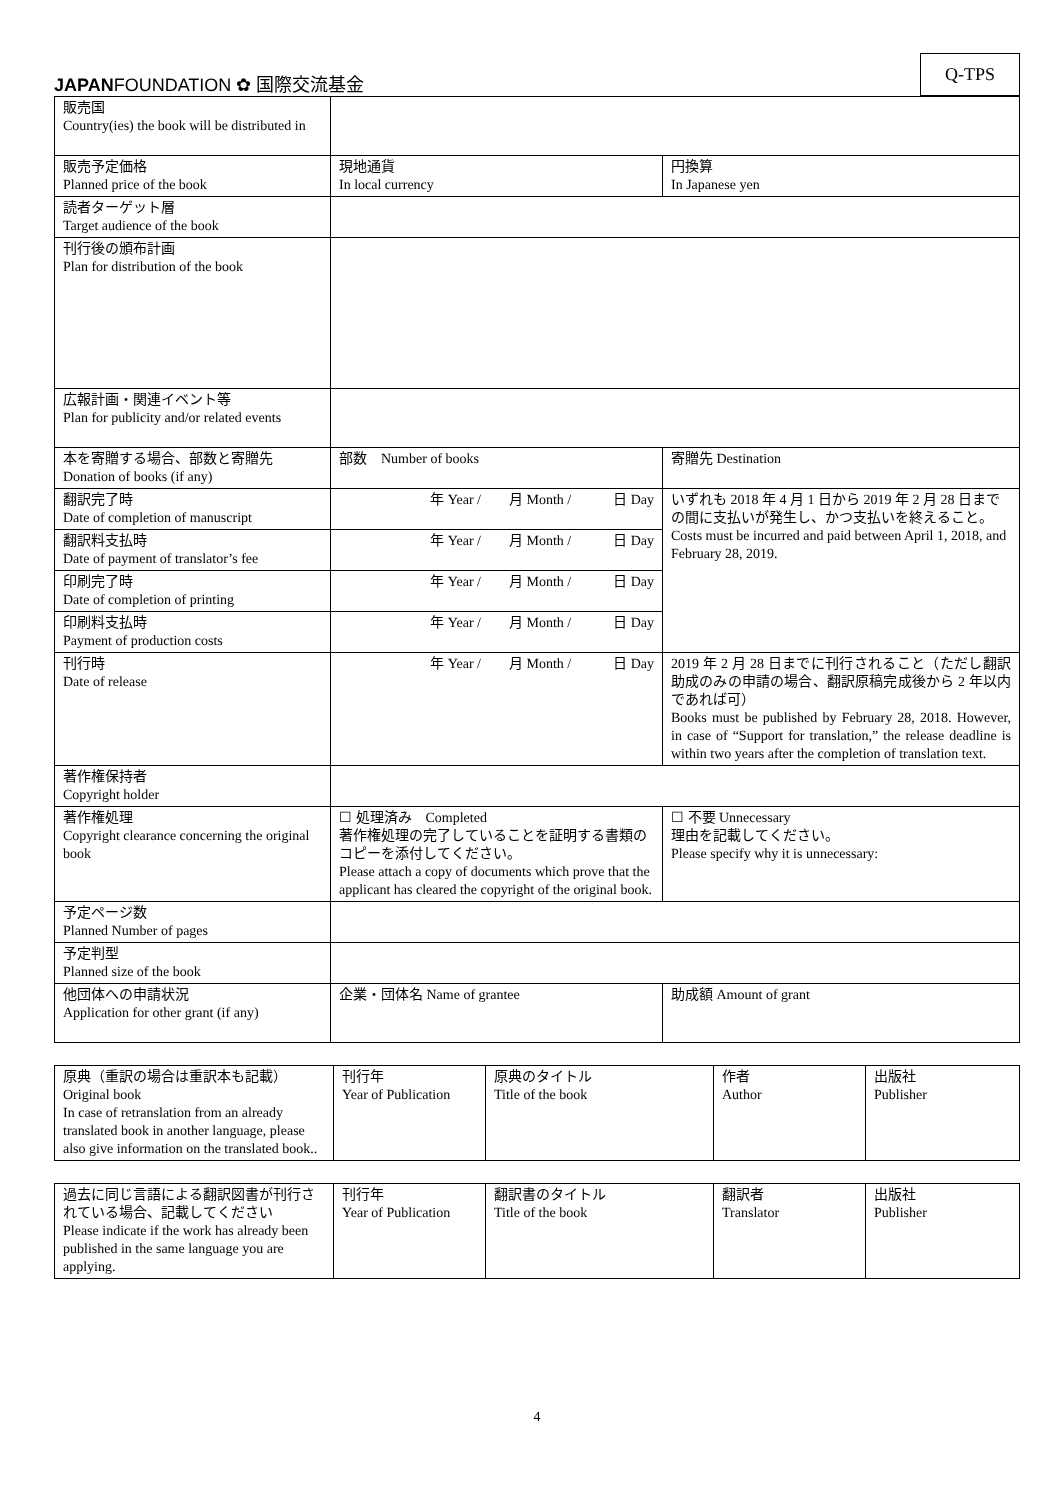JAPANFOUNDATION ✿ 国際交流基金
Q-TPS
| 販売国 Country(ies) the book will be distributed in | | |
| 販売予定価格 Planned price of the book | 現地通貨 In local currency | 円換算 In Japanese yen |
| 読者ターゲット層 Target audience of the book | | |
| 刊行後の頒布計画 Plan for distribution of the book | | |
| 広報計画・関連イベント等 Plan for publicity and/or related events | | |
| 本を寄贈する場合、部数と寄贈先 Donation of books (if any) | 部数 Number of books | 寄贈先 Destination |
| 翻訳完了時 Date of completion of manuscript | 年 Year / 月 Month / 日 Day | いずれも 2018 年 4 月 1 日から 2019 年 2 月 28 日までの間に支払いが発生し、かつ支払いを終えること。 Costs must be incurred and paid between April 1, 2018, and February 28, 2019. |
| 翻訳料支払時 Date of payment of translator’s fee | 年 Year / 月 Month / 日 Day | |
| 印刷完了時 Date of completion of printing | 年 Year / 月 Month / 日 Day | |
| 印刷料支払時 Payment of production costs | 年 Year / 月 Month / 日 Day | |
| 刊行時 Date of release | 年 Year / 月 Month / 日 Day | 2019 年 2 月 28 日までに刊行されること（ただし翻訳助成のみの申請の場合、翻訳原稿完成後から 2 年以内であれば可） Books must be published by February 28, 2018. However, in case of “Support for translation,” the release deadline is within two years after the completion of translation text. |
| 著作権保持者 Copyright holder | | |
| 著作権処理 Copyright clearance concerning the original book | ☐ 処理済み Completed 著作権処理の完了していることを証明する書類のコピーを添付してください。 Please attach a copy of documents which prove that the applicant has cleared the copyright of the original book. | ☐ 不要 Unnecessary 理由を記載してください。 Please specify why it is unnecessary: |
| 予定ページ数 Planned Number of pages | | |
| 予定判型 Planned size of the book | | |
| 他団体への申請状況 Application for other grant (if any) | 企業・団体名 Name of grantee | 助成額 Amount of grant |
| 原典（重訳の場合は重訳本も記載） Original book In case of retranslation from an already translated book in another language, please also give information on the translated book.. | 刊行年 Year of Publication | 原典のタイトル Title of the book | 作者 Author | 出版社 Publisher |
| 過去に同じ言語による翻訳図書が刊行されている場合、記載してください Please indicate if the work has already been published in the same language you are applying. | 刊行年 Year of Publication | 翻訳書のタイトル Title of the book | 翻訳者 Translator | 出版社 Publisher |
4